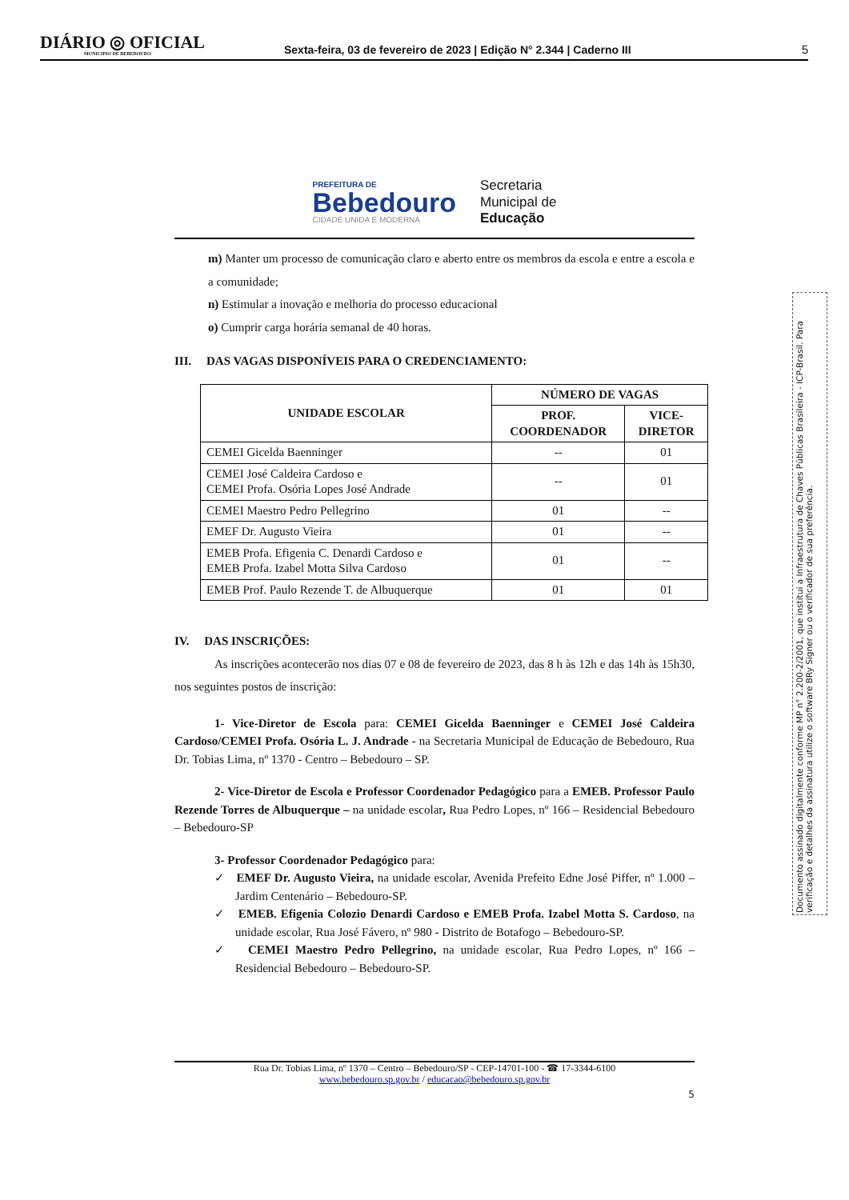DIÁRIO ◎ OFICIAL
MUNICIPIO DE BEBEDOURO
Sexta-feira, 03 de fevereiro de 2023 | Edição N° 2.344 | Caderno III
5
PREFEITURA DE
Bebedouro
CIDADE UNIDA E MODERNA
Secretaria
Municipal de
Educação
m) Manter um processo de comunicação claro e aberto entre os membros da escola e entre a escola e a comunidade;
n) Estimular a inovação e melhoria do processo educacional
o) Cumprir carga horária semanal de 40 horas.
III. DAS VAGAS DISPONÍVEIS PARA O CREDENCIAMENTO:
| UNIDADE ESCOLAR | NÚMERO DE VAGAS | |
| --- | --- | --- |
| | PROF. COORDENADOR | VICE- DIRETOR |
| CEMEI Gicelda Baenninger | -- | 01 |
| CEMEI José Caldeira Cardoso e CEMEI Profa. Osória Lopes José Andrade | -- | 01 |
| CEMEI Maestro Pedro Pellegrino | 01 | -- |
| EMEF Dr. Augusto Vieira | 01 | -- |
| EMEB Profa. Efigenia C. Denardi Cardoso e EMEB Profa. Izabel Motta Silva Cardoso | 01 | -- |
| EMEB Prof. Paulo Rezende T. de Albuquerque | 01 | 01 |
IV. DAS INSCRIÇÕES:
As inscrições acontecerão nos dias 07 e 08 de fevereiro de 2023, das 8 h às 12h e das 14h às 15h30, nos seguintes postos de inscrição:
1- Vice-Diretor de Escola para: CEMEI Gicelda Baenninger e CEMEI José Caldeira Cardoso/CEMEI Profa. Osória L. J. Andrade - na Secretaria Municipal de Educação de Bebedouro, Rua Dr. Tobias Lima, nº 1370 - Centro – Bebedouro – SP.
2- Vice-Diretor de Escola e Professor Coordenador Pedagógico para a EMEB. Professor Paulo Rezende Torres de Albuquerque – na unidade escolar, Rua Pedro Lopes, nº 166 – Residencial Bebedouro – Bebedouro-SP
3- Professor Coordenador Pedagógico para:
✓ EMEF Dr. Augusto Vieira, na unidade escolar, Avenida Prefeito Edne José Piffer, nº 1.000 – Jardim Centenário – Bebedouro-SP.
✓ EMEB. Efigenia Colozio Denardi Cardoso e EMEB Profa. Izabel Motta S. Cardoso, na unidade escolar, Rua José Fávero, nº 980 - Distrito de Botafogo – Bebedouro-SP.
✓ CEMEI Maestro Pedro Pellegrino, na unidade escolar, Rua Pedro Lopes, nº 166 – Residencial Bebedouro – Bebedouro-SP.
Rua Dr. Tobias Lima, nº 1370 – Centro – Bebedouro/SP - CEP-14701-100 - ☎ 17-3344-6100
www.bebedouro.sp.gov.br / educacao@bebedouro.sp.gov.br
5
Documento assinado digitalmente conforme MP n° 2.200-2/2001, que institui a Infraestrutura de Chaves Públicas Brasileira - ICP-Brasil. Para verificação e detalhes da assinatura utilize o software BRy Signer ou o verificador de sua preferência.